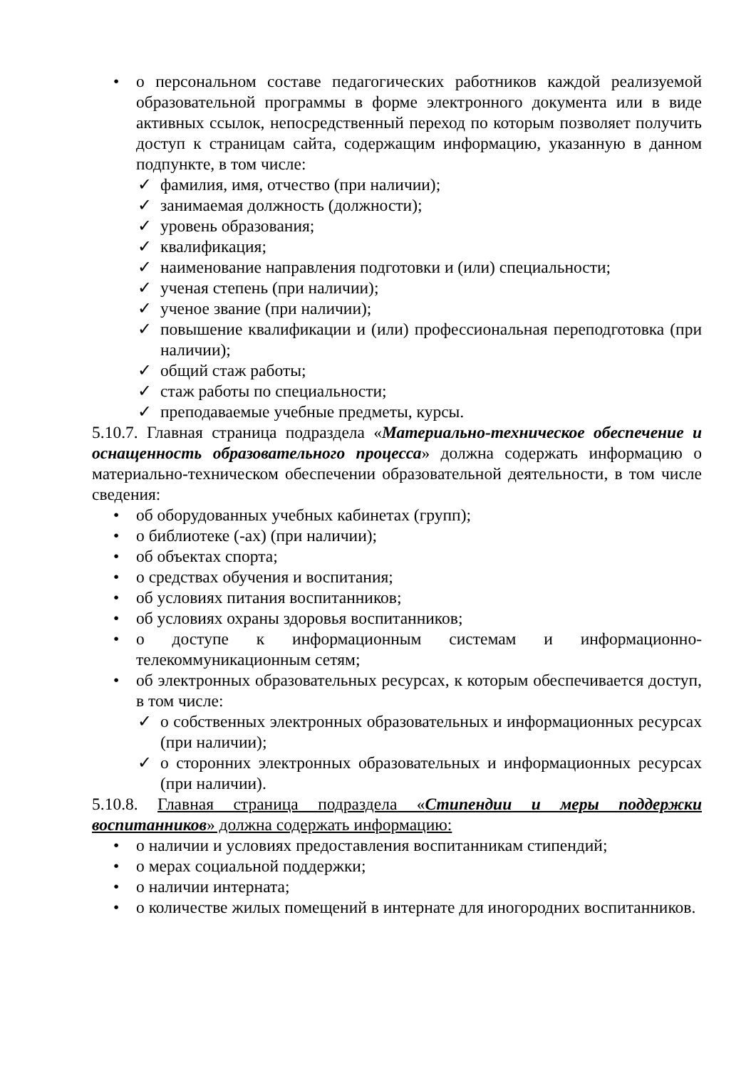• о персональном составе педагогических работников каждой реализуемой образовательной программы в форме электронного документа или в виде активных ссылок, непосредственный переход по которым позволяет получить доступ к страницам сайта, содержащим информацию, указанную в данном подпункте, в том числе:
✓ фамилия, имя, отчество (при наличии);
✓ занимаемая должность (должности);
✓ уровень образования;
✓ квалификация;
✓ наименование направления подготовки и (или) специальности;
✓ ученая степень (при наличии);
✓ ученое звание (при наличии);
✓ повышение квалификации и (или) профессиональная переподготовка (при наличии);
✓ общий стаж работы;
✓ стаж работы по специальности;
✓ преподаваемые учебные предметы, курсы.
5.10.7. Главная страница подраздела «Материально-техническое обеспечение и оснащенность образовательного процесса» должна содержать информацию о материально-техническом обеспечении образовательной деятельности, в том числе сведения:
• об оборудованных учебных кабинетах (групп);
• о библиотеке (-ах) (при наличии);
• об объектах спорта;
• о средствах обучения и воспитания;
• об условиях питания воспитанников;
• об условиях охраны здоровья воспитанников;
• о доступе к информационным системам и информационно-телекоммуникационным сетям;
• об электронных образовательных ресурсах, к которым обеспечивается доступ, в том числе:
✓ о собственных электронных образовательных и информационных ресурсах (при наличии);
✓ о сторонних электронных образовательных и информационных ресурсах (при наличии).
5.10.8. Главная страница подраздела «Стипендии и меры поддержки воспитанников» должна содержать информацию:
• о наличии и условиях предоставления воспитанникам стипендий;
• о мерах социальной поддержки;
• о наличии интерната;
• о количестве жилых помещений в интернате для иногородних воспитанников.